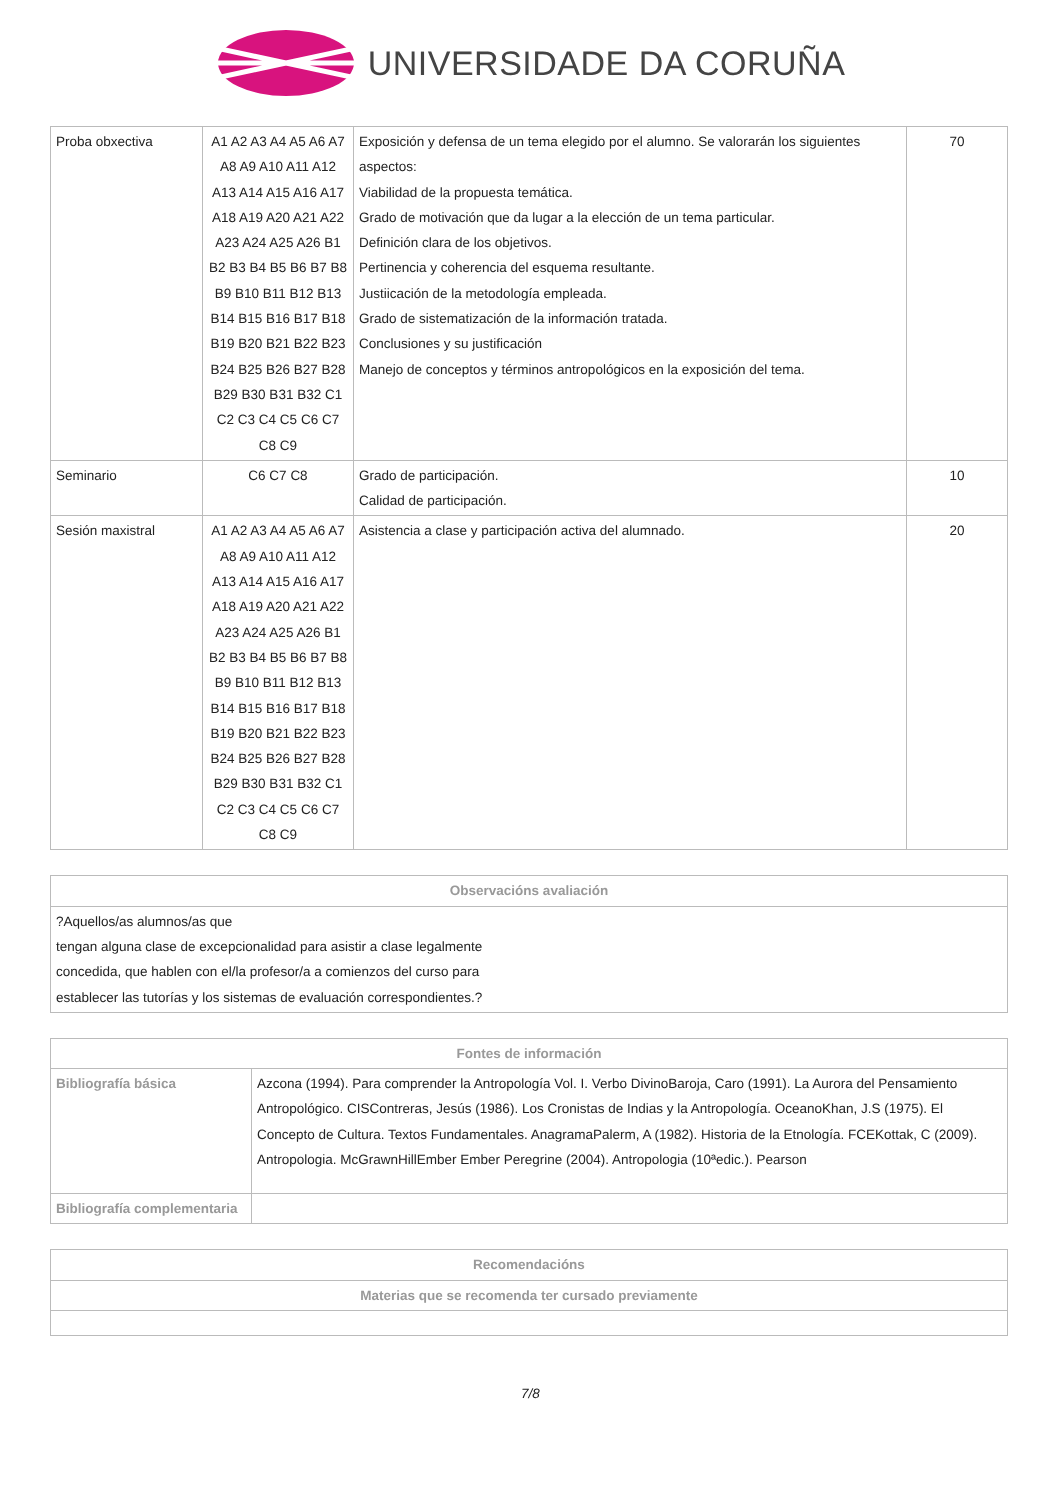UNIVERSIDADE DA CORUÑA
| Proba obxectiva | A1 A2 A3 A4 A5 A6 A7 A8 A9 A10 A11 A12 A13 A14 A15 A16 A17 A18 A19 A20 A21 A22 A23 A24 A25 A26 B1 B2 B3 B4 B5 B6 B7 B8 B9 B10 B11 B12 B13 B14 B15 B16 B17 B18 B19 B20 B21 B22 B23 B24 B25 B26 B27 B28 B29 B30 B31 B32 C1 C2 C3 C4 C5 C6 C7 C8 C9 | Exposición y defensa de un tema elegido por el alumno. Se valorarán los siguientes aspectos: Viabilidad de la propuesta temática. Grado de motivación que da lugar a la elección de un tema particular. Definición clara de los objetivos. Pertinencia y coherencia del esquema resultante. Justiicación de la metodología empleada. Grado de sistematización de la información tratada. Conclusiones y su justificación Manejo de conceptos y términos antropológicos en la exposición del tema. | 70 |
| Seminario | C6 C7 C8 | Grado de participación. Calidad de participación. | 10 |
| Sesión maxistral | A1 A2 A3 A4 A5 A6 A7 A8 A9 A10 A11 A12 A13 A14 A15 A16 A17 A18 A19 A20 A21 A22 A23 A24 A25 A26 B1 B2 B3 B4 B5 B6 B7 B8 B9 B10 B11 B12 B13 B14 B15 B16 B17 B18 B19 B20 B21 B22 B23 B24 B25 B26 B27 B28 B29 B30 B31 B32 C1 C2 C3 C4 C5 C6 C7 C8 C9 | Asistencia a clase y participación activa del alumnado. | 20 |
| Observacións avaliación |
| --- |
| ?Aquellos/as alumnos/as que tengan alguna clase de excepcionalidad para asistir a clase legalmente concedida, que hablen con el/la profesor/a a comienzos del curso para establecer las tutorías y los sistemas de evaluación correspondientes.? |
| Fontes de información | |
| --- | --- |
| Bibliografía básica | Azcona (1994). Para comprender la Antropología Vol. I. Verbo DivinoBaroja, Caro (1991). La Aurora del Pensamiento Antropológico. CISContreras, Jesús (1986). Los Cronistas de Indias y la Antropología. OceanoKhan, J.S (1975). El Concepto de Cultura. Textos Fundamentales. AnagramaPalerm, A (1982). Historia de la Etnología. FCEKottak, C (2009). Antropologia. McGrawnHillEmber Ember Peregrine (2004). Antropologia (10ªedic.). Pearson |
| Bibliografía complementaria | |
| Recomendacións |
| --- |
| Materias que se recomenda ter cursado previamente |
7/8